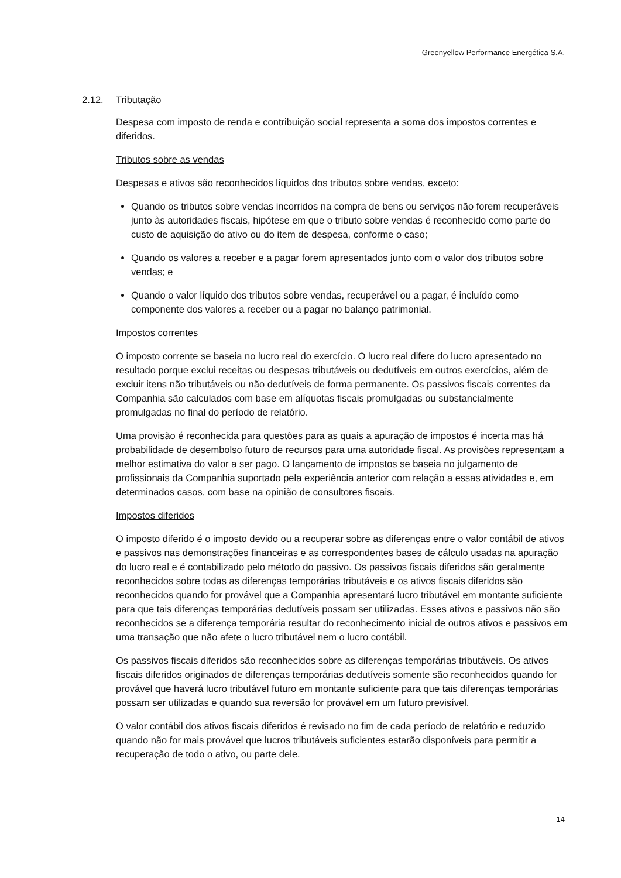Greenyellow Performance Energética S.A.
2.12. Tributação
Despesa com imposto de renda e contribuição social representa a soma dos impostos correntes e diferidos.
Tributos sobre as vendas
Despesas e ativos são reconhecidos líquidos dos tributos sobre vendas, exceto:
Quando os tributos sobre vendas incorridos na compra de bens ou serviços não forem recuperáveis junto às autoridades fiscais, hipótese em que o tributo sobre vendas é reconhecido como parte do custo de aquisição do ativo ou do item de despesa, conforme o caso;
Quando os valores a receber e a pagar forem apresentados junto com o valor dos tributos sobre vendas; e
Quando o valor líquido dos tributos sobre vendas, recuperável ou a pagar, é incluído como componente dos valores a receber ou a pagar no balanço patrimonial.
Impostos correntes
O imposto corrente se baseia no lucro real do exercício. O lucro real difere do lucro apresentado no resultado porque exclui receitas ou despesas tributáveis ou dedutíveis em outros exercícios, além de excluir itens não tributáveis ou não dedutíveis de forma permanente. Os passivos fiscais correntes da Companhia são calculados com base em alíquotas fiscais promulgadas ou substancialmente promulgadas no final do período de relatório.
Uma provisão é reconhecida para questões para as quais a apuração de impostos é incerta mas há probabilidade de desembolso futuro de recursos para uma autoridade fiscal. As provisões representam a melhor estimativa do valor a ser pago. O lançamento de impostos se baseia no julgamento de profissionais da Companhia suportado pela experiência anterior com relação a essas atividades e, em determinados casos, com base na opinião de consultores fiscais.
Impostos diferidos
O imposto diferido é o imposto devido ou a recuperar sobre as diferenças entre o valor contábil de ativos e passivos nas demonstrações financeiras e as correspondentes bases de cálculo usadas na apuração do lucro real e é contabilizado pelo método do passivo. Os passivos fiscais diferidos são geralmente reconhecidos sobre todas as diferenças temporárias tributáveis e os ativos fiscais diferidos são reconhecidos quando for provável que a Companhia apresentará lucro tributável em montante suficiente para que tais diferenças temporárias dedutíveis possam ser utilizadas. Esses ativos e passivos não são reconhecidos se a diferença temporária resultar do reconhecimento inicial de outros ativos e passivos em uma transação que não afete o lucro tributável nem o lucro contábil.
Os passivos fiscais diferidos são reconhecidos sobre as diferenças temporárias tributáveis. Os ativos fiscais diferidos originados de diferenças temporárias dedutíveis somente são reconhecidos quando for provável que haverá lucro tributável futuro em montante suficiente para que tais diferenças temporárias possam ser utilizadas e quando sua reversão for provável em um futuro previsível.
O valor contábil dos ativos fiscais diferidos é revisado no fim de cada período de relatório e reduzido quando não for mais provável que lucros tributáveis suficientes estarão disponíveis para permitir a recuperação de todo o ativo, ou parte dele.
14